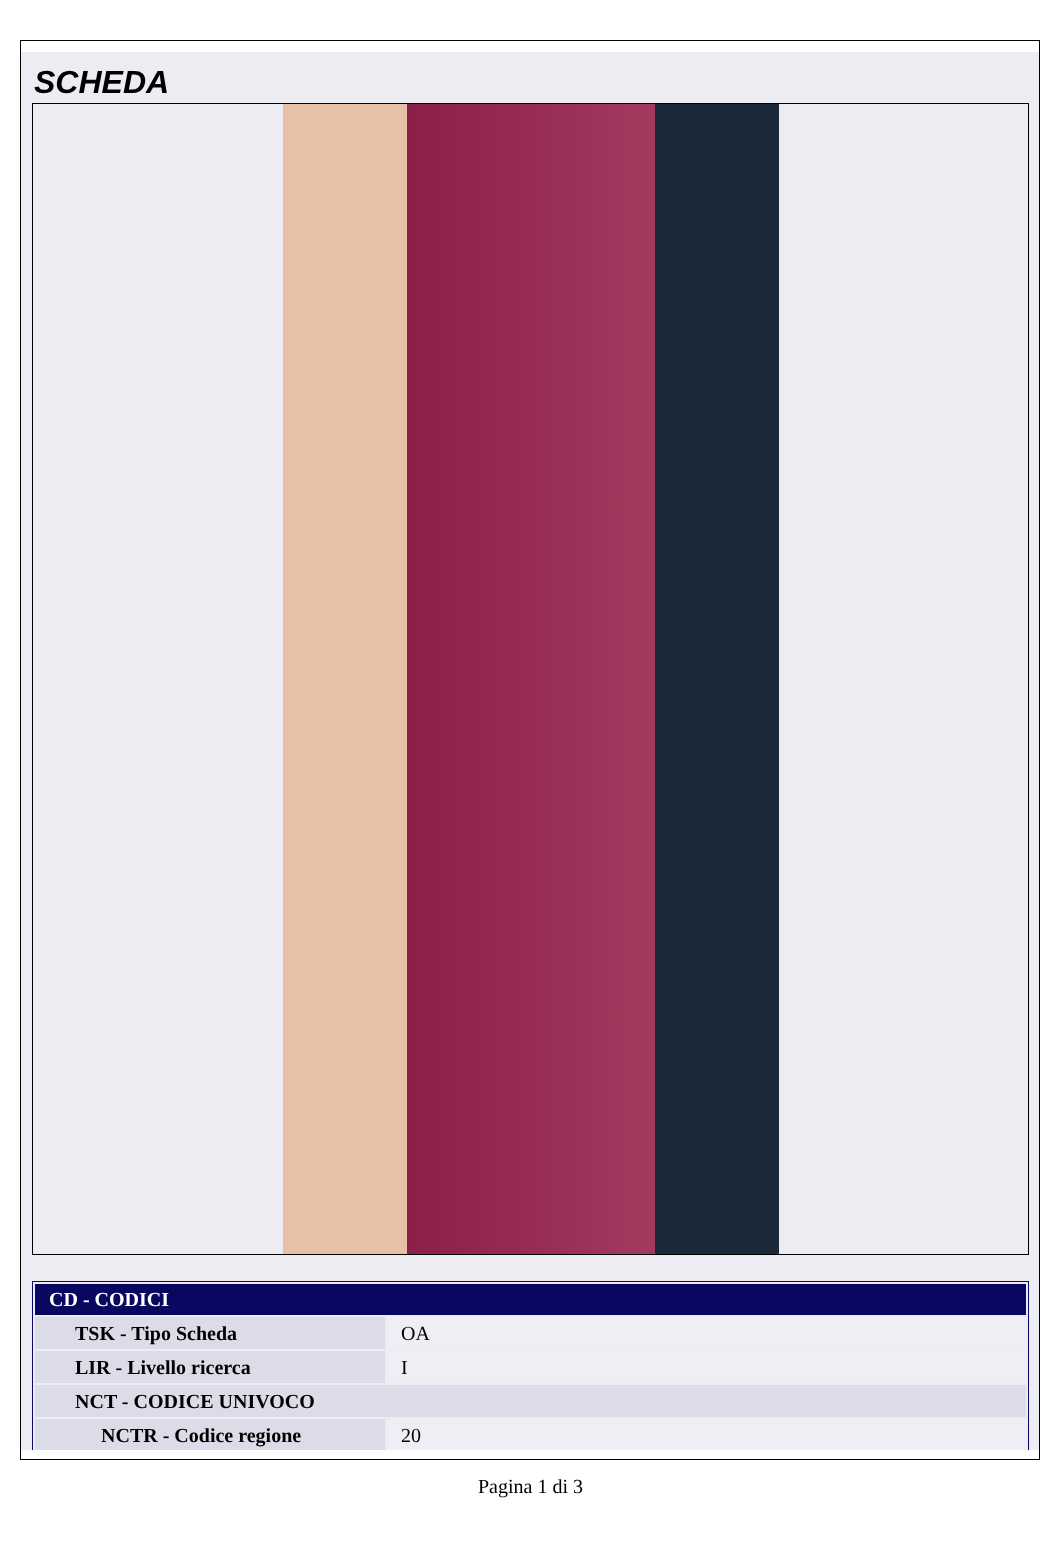SCHEDA
| CD - CODICI | |
| --- | --- |
| TSK - Tipo Scheda | OA |
| LIR - Livello ricerca | I |
| NCT - CODICE UNIVOCO | |
| NCTR - Codice regione | 20 |
Pagina 1 di 3